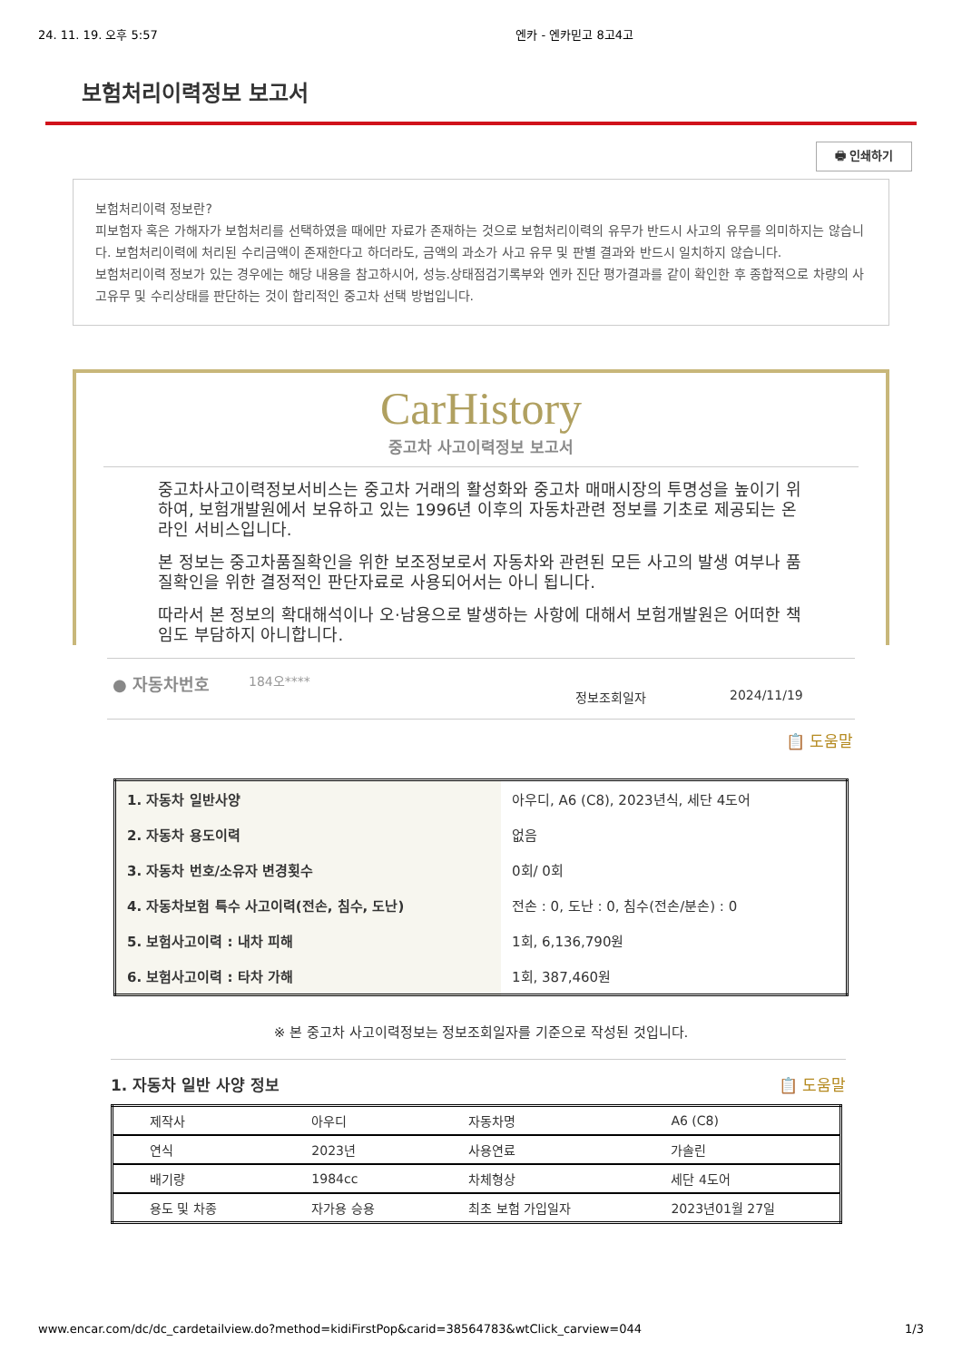24. 11. 19. 오후 5:57 엔카 - 엔카믿고 8고4고
보험처리이력정보 보고서
🖶 인쇄하기
보험처리이력 정보란?
피보험자 혹은 가해자가 보험처리를 선택하였을 때에만 자료가 존재하는 것으로 보험처리이력의 유무가 반드시 사고의 유무를 의미하지는 않습니다. 보험처리이력에 처리된 수리금액이 존재한다고 하더라도, 금액의 과소가 사고 유무 및 판별 결과와 반드시 일치하지 않습니다.
보험처리이력 정보가 있는 경우에는 해당 내용을 참고하시어, 성능.상태점검기록부와 엔카 진단 평가결과를 같이 확인한 후 종합적으로 차량의 사고유무 및 수리상태를 판단하는 것이 합리적인 중고차 선택 방법입니다.
CarHistory
중고차 사고이력정보 보고서
중고차사고이력정보서비스는 중고차 거래의 활성화와 중고차 매매시장의 투명성을 높이기 위하여, 보험개발원에서 보유하고 있는 1996년 이후의 자동차관련 정보를 기초로 제공되는 온라인 서비스입니다.
본 정보는 중고차품질확인을 위한 보조정보로서 자동차와 관련된 모든 사고의 발생 여부나 품질확인을 위한 결정적인 판단자료로 사용되어서는 아니 됩니다.
따라서 본 정보의 확대해석이나 오·남용으로 발생하는 사항에 대해서 보험개발원은 어떠한 책임도 부담하지 아니합니다.
● 자동차번호 184오**** 정보조회일자 2024/11/19
📋 도움말
| 1. 자동차 일반사양 | 아우디, A6 (C8), 2023년식, 세단 4도어 |
| 2. 자동차 용도이력 | 없음 |
| 3. 자동차 번호/소유자 변경횟수 | 0회/ 0회 |
| 4. 자동차보험 특수 사고이력(전손, 침수, 도난) | 전손 : 0, 도난 : 0, 침수(전손/분손) : 0 |
| 5. 보험사고이력 : 내차 피해 | 1회, 6,136,790원 |
| 6. 보험사고이력 : 타차 가해 | 1회, 387,460원 |
※ 본 중고차 사고이력정보는 정보조회일자를 기준으로 작성된 것입니다.
1. 자동차 일반 사양 정보 📋 도움말
| 제작사 | 아우디 | 자동차명 | A6 (C8) |
| 연식 | 2023년 | 사용연료 | 가솔린 |
| 배기량 | 1984cc | 차체형상 | 세단 4도어 |
| 용도 및 차종 | 자가용 승용 | 최초 보험 가입일자 | 2023년01월 27일 |
www.encar.com/dc/dc_cardetailview.do?method=kidiFirstPop&carid=38564783&wtClick_carview=044 1/3